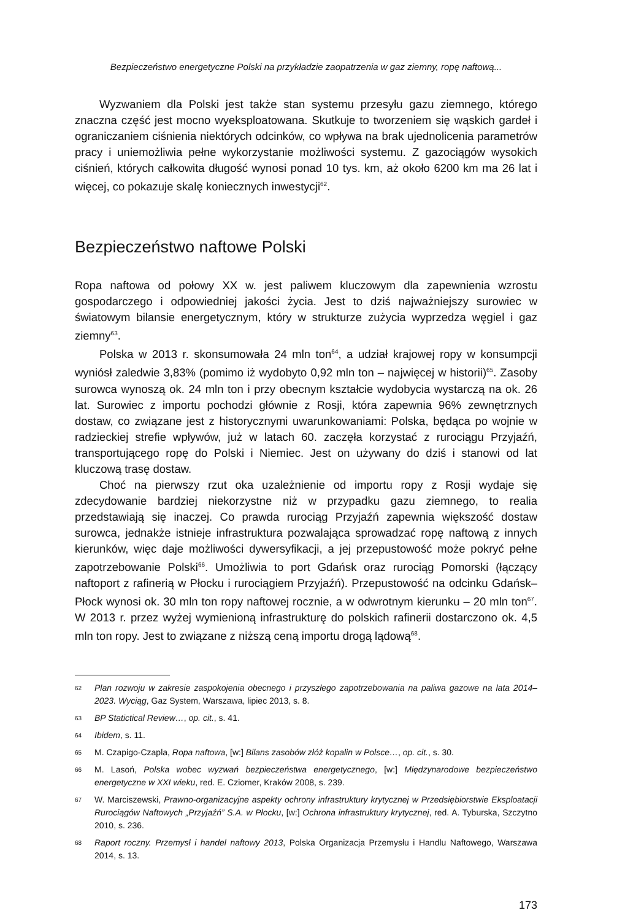Bezpieczeństwo energetyczne Polski na przykładzie zaopatrzenia w gaz ziemny, ropę naftową...
Wyzwaniem dla Polski jest także stan systemu przesyłu gazu ziemnego, którego znaczna część jest mocno wyeksploatowana. Skutkuje to tworzeniem się wąskich gardeł i ograniczaniem ciśnienia niektórych odcinków, co wpływa na brak ujednolicenia parametrów pracy i uniemożliwia pełne wykorzystanie możliwości systemu. Z gazociągów wysokich ciśnień, których całkowita długość wynosi ponad 10 tys. km, aż około 6200 km ma 26 lat i więcej, co pokazuje skalę koniecznych inwestycji<sup>62</sup>.
Bezpieczeństwo naftowe Polski
Ropa naftowa od połowy XX w. jest paliwem kluczowym dla zapewnienia wzrostu gospodarczego i odpowiedniej jakości życia. Jest to dziś najważniejszy surowiec w światowym bilansie energetycznym, który w strukturze zużycia wyprzedza węgiel i gaz ziemny<sup>63</sup>.
Polska w 2013 r. skonsumowała 24 mln ton<sup>64</sup>, a udział krajowej ropy w konsumpcji wyniósł zaledwie 3,83% (pomimo iż wydobyto 0,92 mln ton – najwięcej w historii)<sup>65</sup>. Zasoby surowca wynoszą ok. 24 mln ton i przy obecnym kształcie wydobycia wystarczą na ok. 26 lat. Surowiec z importu pochodzi głównie z Rosji, która zapewnia 96% zewnętrznych dostaw, co związane jest z historycznymi uwarunkowaniami: Polska, będąca po wojnie w radzieckiej strefie wpływów, już w latach 60. zaczęła korzystać z rurociągu Przyjaźń, transportującego ropę do Polski i Niemiec. Jest on używany do dziś i stanowi od lat kluczową trasę dostaw.
Choć na pierwszy rzut oka uzależnienie od importu ropy z Rosji wydaje się zdecydowanie bardziej niekorzystne niż w przypadku gazu ziemnego, to realia przedstawiają się inaczej. Co prawda rurociąg Przyjaźń zapewnia większość dostaw surowca, jednakże istnieje infrastruktura pozwalająca sprowadzać ropę naftową z innych kierunków, więc daje możliwości dywersyfikacji, a jej przepustowość może pokryć pełne zapotrzebowanie Polski<sup>66</sup>. Umożliwia to port Gdańsk oraz rurociąg Pomorski (łączący naftoport z rafinerią w Płocku i rurociągiem Przyjaźń). Przepustowość na odcinku Gdańsk–Płock wynosi ok. 30 mln ton ropy naftowej rocznie, a w odwrotnym kierunku – 20 mln ton<sup>67</sup>. W 2013 r. przez wyżej wymienioną infrastrukturę do polskich rafinerii dostarczono ok. 4,5 mln ton ropy. Jest to związane z niższą ceną importu drogą lądową<sup>68</sup>.
62 Plan rozwoju w zakresie zaspokojenia obecnego i przyszłego zapotrzebowania na paliwa gazowe na lata 2014–2023. Wyciąg, Gaz System, Warszawa, lipiec 2013, s. 8.
63 BP Statictical Review…, op. cit., s. 41.
64 Ibidem, s. 11.
65 M. Czapigo-Czapla, Ropa naftowa, [w:] Bilans zasobów złóż kopalin w Polsce…, op. cit., s. 30.
66 M. Lasoń, Polska wobec wyzwań bezpieczeństwa energetycznego, [w:] Międzynarodowe bezpieczeństwo energetyczne w XXI wieku, red. E. Cziomer, Kraków 2008, s. 239.
67 W. Marciszewski, Prawno-organizacyjne aspekty ochrony infrastruktury krytycznej w Przedsiębiorstwie Eksploatacji Rurociągów Naftowych „Przyjaźń” S.A. w Płocku, [w:] Ochrona infrastruktury krytycznej, red. A. Tyburska, Szczytno 2010, s. 236.
68 Raport roczny. Przemysł i handel naftowy 2013, Polska Organizacja Przemysłu i Handlu Naftowego, Warszawa 2014, s. 13.
173